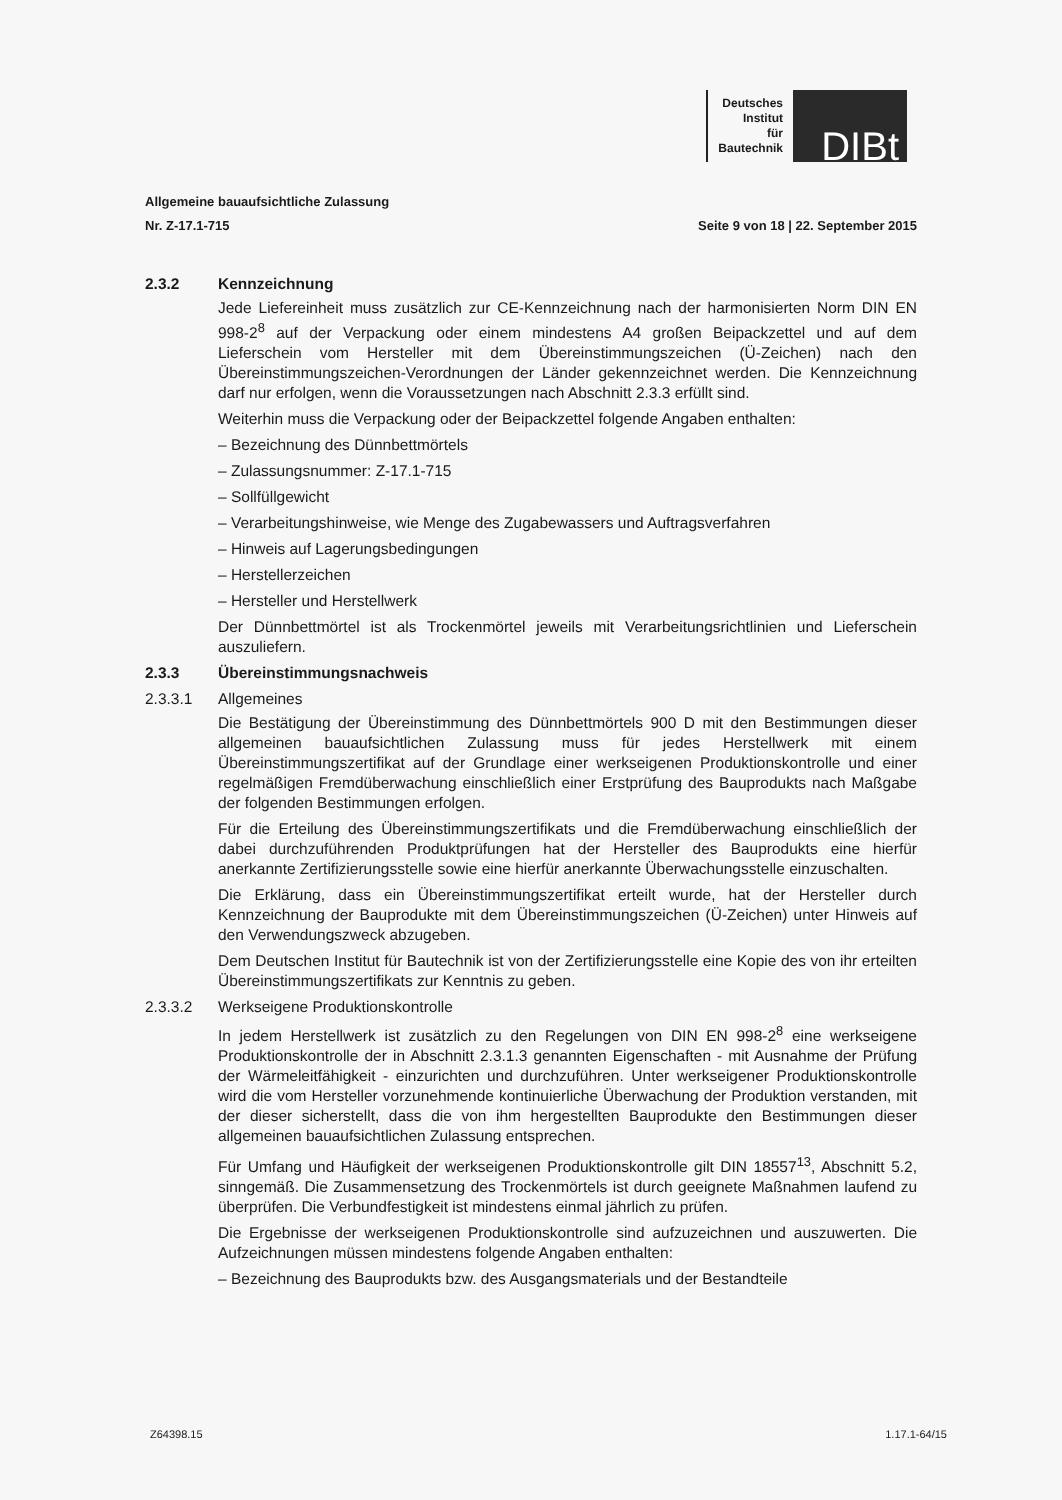Deutsches
Institut
für
Bautechnik
DIBt
Allgemeine bauaufsichtliche Zulassung
Nr. Z-17.1-715 Seite 9 von 18 | 22. September 2015
2.3.2 Kennzeichnung
Jede Liefereinheit muss zusätzlich zur CE-Kennzeichnung nach der harmonisierten Norm DIN EN 998-2<sup>8</sup> auf der Verpackung oder einem mindestens A4 großen Beipackzettel und auf dem Lieferschein vom Hersteller mit dem Übereinstimmungszeichen (Ü-Zeichen) nach den Übereinstimmungszeichen-Verordnungen der Länder gekennzeichnet werden. Die Kennzeichnung darf nur erfolgen, wenn die Voraussetzungen nach Abschnitt 2.3.3 erfüllt sind.
Weiterhin muss die Verpackung oder der Beipackzettel folgende Angaben enthalten:
– Bezeichnung des Dünnbettmörtels
– Zulassungsnummer: Z-17.1-715
– Sollfüllgewicht
– Verarbeitungshinweise, wie Menge des Zugabewassers und Auftragsverfahren
– Hinweis auf Lagerungsbedingungen
– Herstellerzeichen
– Hersteller und Herstellwerk
Der Dünnbettmörtel ist als Trockenmörtel jeweils mit Verarbeitungsrichtlinien und Lieferschein auszuliefern.
2.3.3 Übereinstimmungsnachweis
2.3.3.1 Allgemeines
Die Bestätigung der Übereinstimmung des Dünnbettmörtels 900 D mit den Bestimmungen dieser allgemeinen bauaufsichtlichen Zulassung muss für jedes Herstellwerk mit einem Übereinstimmungszertifikat auf der Grundlage einer werkseigenen Produktionskontrolle und einer regelmäßigen Fremdüberwachung einschließlich einer Erstprüfung des Bauprodukts nach Maßgabe der folgenden Bestimmungen erfolgen.
Für die Erteilung des Übereinstimmungszertifikats und die Fremdüberwachung einschließlich der dabei durchzuführenden Produktprüfungen hat der Hersteller des Bauprodukts eine hierfür anerkannte Zertifizierungsstelle sowie eine hierfür anerkannte Überwachungsstelle einzuschalten.
Die Erklärung, dass ein Übereinstimmungszertifikat erteilt wurde, hat der Hersteller durch Kennzeichnung der Bauprodukte mit dem Übereinstimmungszeichen (Ü-Zeichen) unter Hinweis auf den Verwendungszweck abzugeben.
Dem Deutschen Institut für Bautechnik ist von der Zertifizierungsstelle eine Kopie des von ihr erteilten Übereinstimmungszertifikats zur Kenntnis zu geben.
2.3.3.2 Werkseigene Produktionskontrolle
In jedem Herstellwerk ist zusätzlich zu den Regelungen von DIN EN 998-2<sup>8</sup> eine werkseigene Produktionskontrolle der in Abschnitt 2.3.1.3 genannten Eigenschaften - mit Ausnahme der Prüfung der Wärmeleitfähigkeit - einzurichten und durchzuführen. Unter werkseigener Produktionskontrolle wird die vom Hersteller vorzunehmende kontinuierliche Überwachung der Produktion verstanden, mit der dieser sicherstellt, dass die von ihm hergestellten Bauprodukte den Bestimmungen dieser allgemeinen bauaufsichtlichen Zulassung entsprechen.
Für Umfang und Häufigkeit der werkseigenen Produktionskontrolle gilt DIN 18557<sup>13</sup>, Abschnitt 5.2, sinngemäß. Die Zusammensetzung des Trockenmörtels ist durch geeignete Maßnahmen laufend zu überprüfen. Die Verbundfestigkeit ist mindestens einmal jährlich zu prüfen.
Die Ergebnisse der werkseigenen Produktionskontrolle sind aufzuzeichnen und auszuwerten. Die Aufzeichnungen müssen mindestens folgende Angaben enthalten:
– Bezeichnung des Bauprodukts bzw. des Ausgangsmaterials und der Bestandteile
Z64398.15 1.17.1-64/15